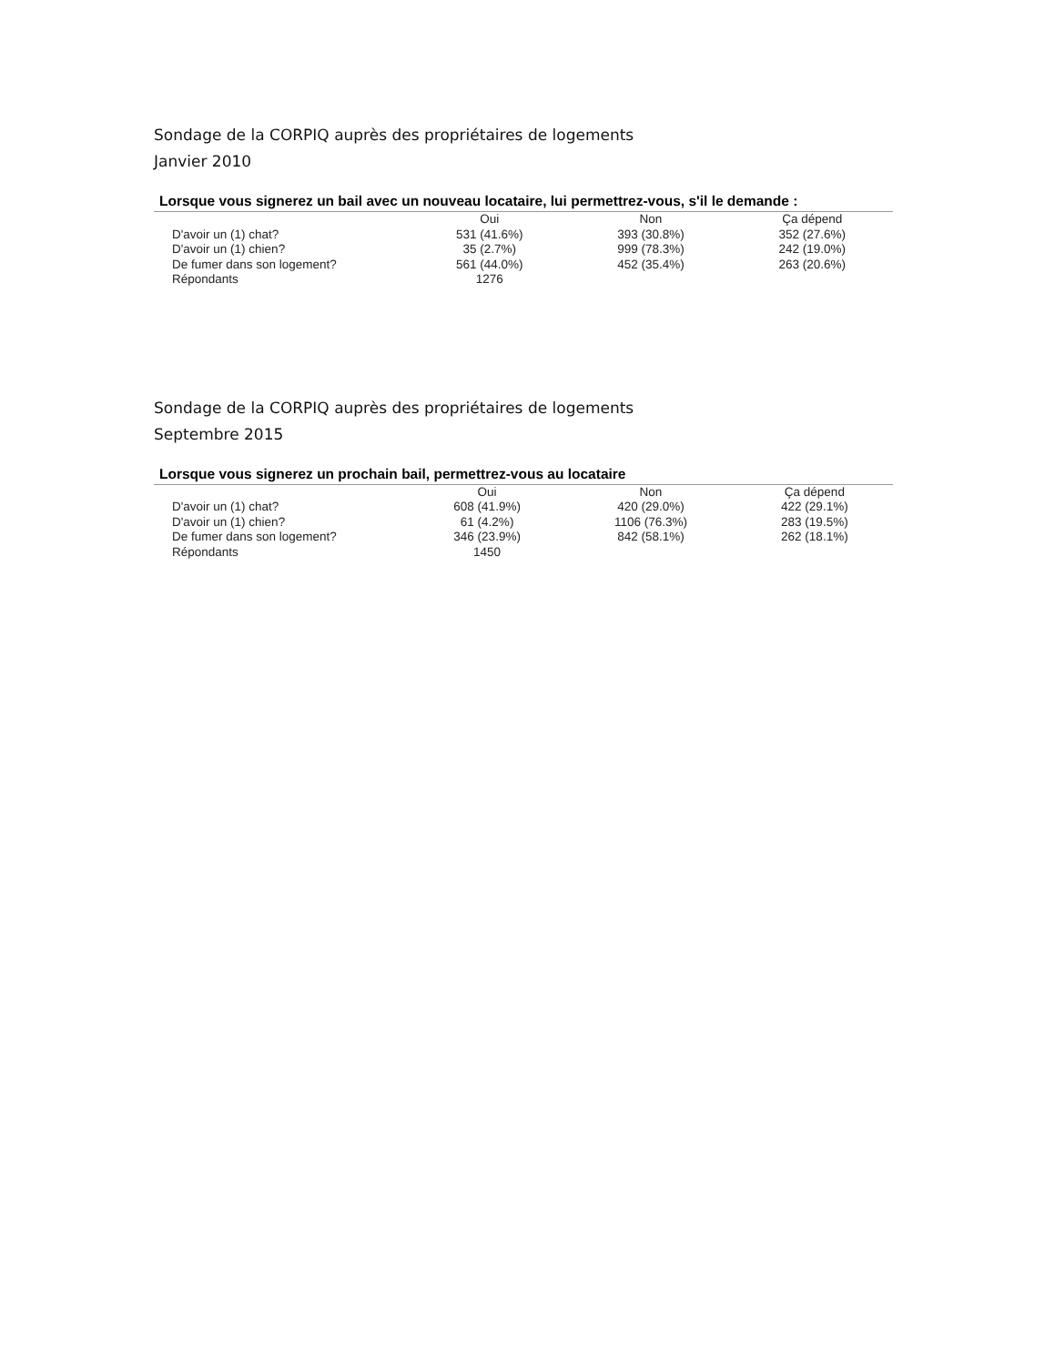Sondage de la CORPIQ auprès des propriétaires de logements
Janvier 2010
Lorsque vous signerez un bail avec un nouveau locataire, lui permettrez-vous, s'il le demande :
| | Oui | Non | Ça dépend |
| --- | --- | --- | --- |
| D'avoir un (1) chat? | 531 (41.6%) | 393 (30.8%) | 352 (27.6%) |
| D'avoir un (1) chien? | 35 (2.7%) | 999 (78.3%) | 242 (19.0%) |
| De fumer dans son logement? | 561 (44.0%) | 452 (35.4%) | 263 (20.6%) |
| Répondants | 1276 | | |
Sondage de la CORPIQ auprès des propriétaires de logements
Septembre 2015
Lorsque vous signerez un prochain bail, permettrez-vous au locataire
| | Oui | Non | Ça dépend |
| --- | --- | --- | --- |
| D'avoir un (1) chat? | 608 (41.9%) | 420 (29.0%) | 422 (29.1%) |
| D'avoir un (1) chien? | 61 (4.2%) | 1106 (76.3%) | 283 (19.5%) |
| De fumer dans son logement? | 346 (23.9%) | 842 (58.1%) | 262 (18.1%) |
| Répondants | 1450 | | |